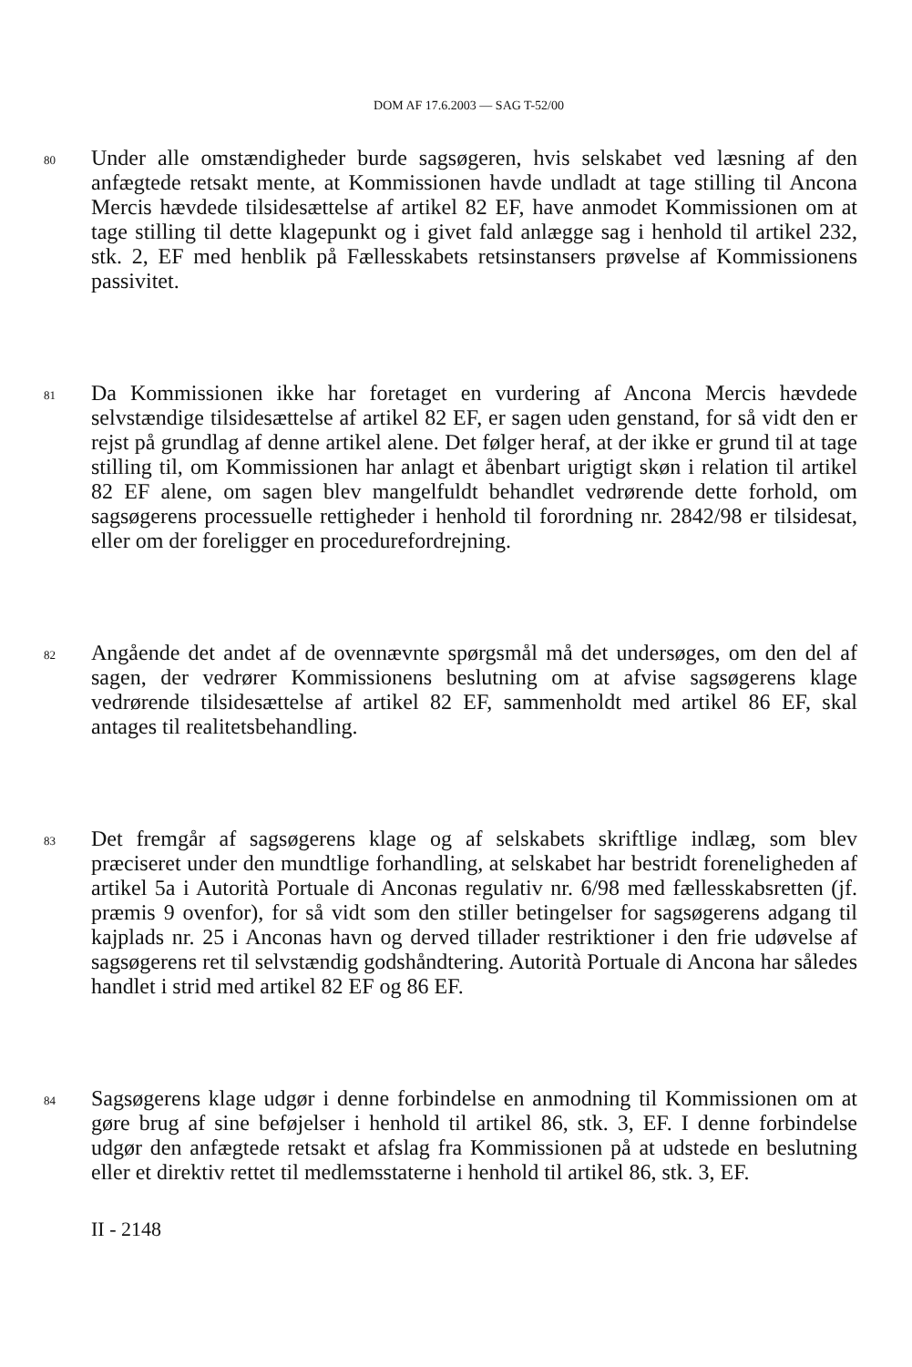DOM AF 17.6.2003 — SAG T-52/00
80
Under alle omstændigheder burde sagsøgeren, hvis selskabet ved læsning af den anfægtede retsakt mente, at Kommissionen havde undladt at tage stilling til Ancona Mercis hævdede tilsidesættelse af artikel 82 EF, have anmodet Kommissionen om at tage stilling til dette klagepunkt og i givet fald anlægge sag i henhold til artikel 232, stk. 2, EF med henblik på Fællesskabets retsinstansers prøvelse af Kommissionens passivitet.
81
Da Kommissionen ikke har foretaget en vurdering af Ancona Mercis hævdede selvstændige tilsidesættelse af artikel 82 EF, er sagen uden genstand, for så vidt den er rejst på grundlag af denne artikel alene. Det følger heraf, at der ikke er grund til at tage stilling til, om Kommissionen har anlagt et åbenbart urigtigt skøn i relation til artikel 82 EF alene, om sagen blev mangelfuldt behandlet vedrørende dette forhold, om sagsøgerens processuelle rettigheder i henhold til forordning nr. 2842/98 er tilsidesat, eller om der foreligger en procedurefordrejning.
82
Angående det andet af de ovennævnte spørgsmål må det undersøges, om den del af sagen, der vedrører Kommissionens beslutning om at afvise sagsøgerens klage vedrørende tilsidesættelse af artikel 82 EF, sammenholdt med artikel 86 EF, skal antages til realitetsbehandling.
83
Det fremgår af sagsøgerens klage og af selskabets skriftlige indlæg, som blev præciseret under den mundtlige forhandling, at selskabet har bestridt foreneligheden af artikel 5a i Autorità Portuale di Anconas regulativ nr. 6/98 med fællesskabsretten (jf. præmis 9 ovenfor), for så vidt som den stiller betingelser for sagsøgerens adgang til kajplads nr. 25 i Anconas havn og derved tillader restriktioner i den frie udøvelse af sagsøgerens ret til selvstændig godshåndtering. Autorità Portuale di Ancona har således handlet i strid med artikel 82 EF og 86 EF.
84
Sagsøgerens klage udgør i denne forbindelse en anmodning til Kommissionen om at gøre brug af sine beføjelser i henhold til artikel 86, stk. 3, EF. I denne forbindelse udgør den anfægtede retsakt et afslag fra Kommissionen på at udstede en beslutning eller et direktiv rettet til medlemsstaterne i henhold til artikel 86, stk. 3, EF.
II - 2148